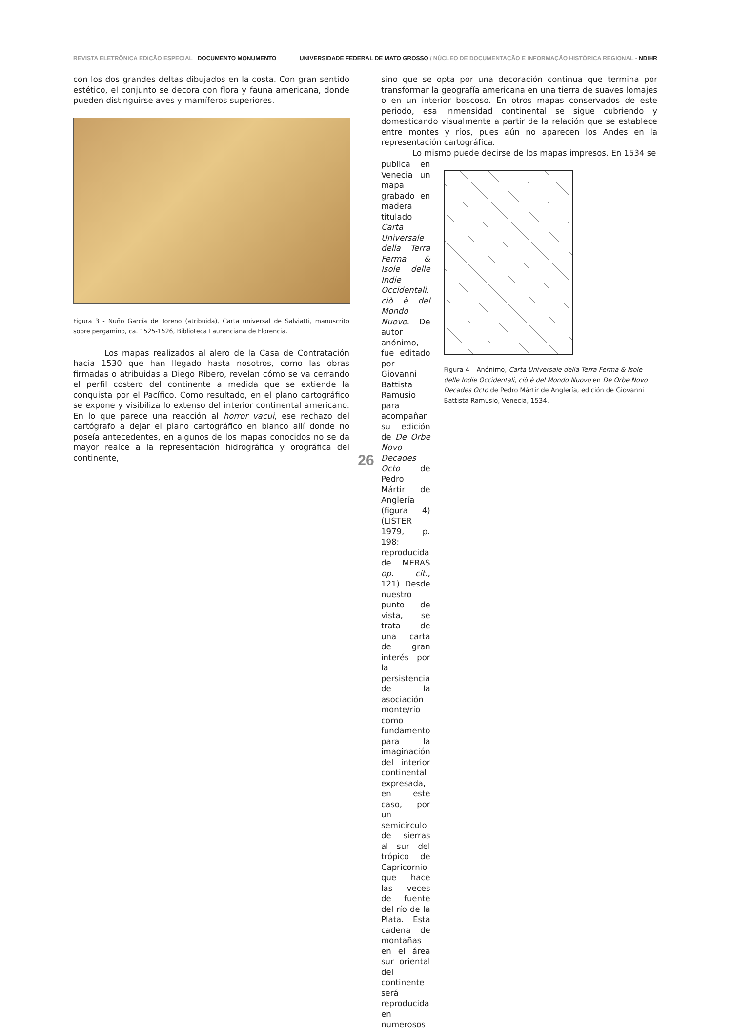REVISTA ELETRÔNICA EDIÇÃO ESPECIAL DOCUMENTO MONUMENTO
UNIVERSIDADE FEDERAL DE MATO GROSSO / NÚCLEO DE DOCUMENTAÇÃO E INFORMAÇÃO HISTÓRICA REGIONAL - NDIHR
con los dos grandes deltas dibujados en la costa. Con gran sentido estético, el conjunto se decora con flora y fauna americana, donde pueden distinguirse aves y mamíferos superiores.
Figura 3 - Nuño García de Toreno (atribuida), Carta universal de Salviatti, manuscrito sobre pergamino, ca. 1525-1526, Biblioteca Laurenciana de Florencia.
Los mapas realizados al alero de la Casa de Contratación hacia 1530 que han llegado hasta nosotros, como las obras firmadas o atribuidas a Diego Ribero, revelan cómo se va cerrando el perfil costero del continente a medida que se extiende la conquista por el Pacífico. Como resultado, en el plano cartográfico se expone y visibiliza lo extenso del interior continental americano. En lo que parece una reacción al horror vacui, ese rechazo del cartógrafo a dejar el plano cartográfico en blanco allí donde no poseía antecedentes, en algunos de los mapas conocidos no se da mayor realce a la representación hidrográfica y orográfica del continente,
sino que se opta por una decoración continua que termina por transformar la geografía americana en una tierra de suaves lomajes o en un interior boscoso. En otros mapas conservados de este periodo, esa inmensidad continental se sigue cubriendo y domesticando visualmente a partir de la relación que se establece entre montes y ríos, pues aún no aparecen los Andes en la representación cartográfica.
Lo mismo puede decirse de los mapas impresos. En 1534 se
publica en Venecia un mapa grabado en madera titulado Carta Universale della Terra Ferma & Isole delle Indie Occidentali, ciò è del Mondo Nuovo. De autor anónimo, fue editado por Giovanni Battista Ramusio para acompañar su edición de De Orbe Novo Decades Octo de Pedro Mártir de Anglería (figura 4) (LISTER 1979, p. 198; reproducida de MERAS op. cit., 121). Desde nuestro punto de vista, se trata de una carta de gran interés por la persistencia de la asociación monte/río como fundamento para la imaginación del interior continental expresada, en este caso, por un semicírculo de sierras al sur del trópico de Capricornio que hace las veces de fuente del río de la Plata. Esta cadena de montañas en el área sur oriental del continente será reproducida en numerosos
Figura 4 – Anónimo, Carta Universale della Terra Ferma & Isole delle Indie Occidentali, ciò è del Mondo Nuovo en De Orbe Novo Decades Octo de Pedro Mártir de Anglería, edición de Giovanni Battista Ramusio, Venecia, 1534.
26